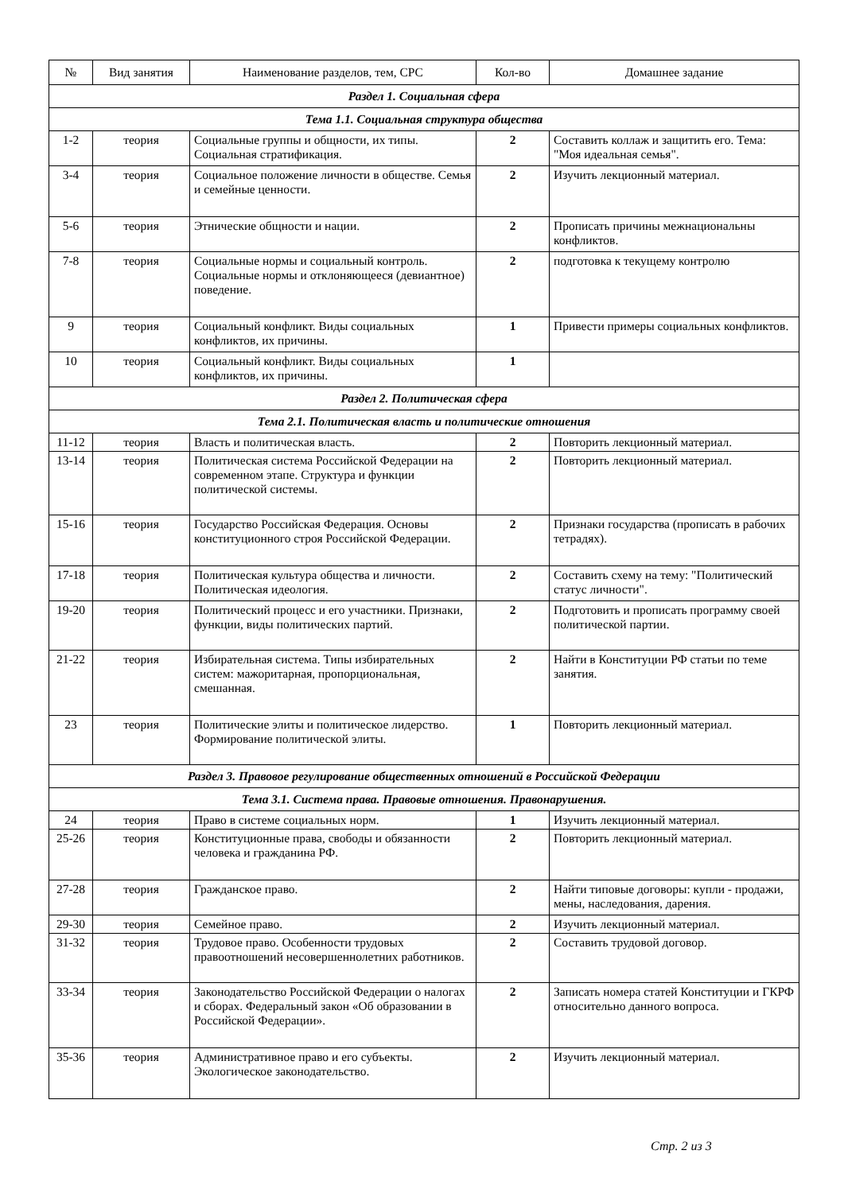| № | Вид занятия | Наименование разделов, тем, СРС | Кол-во | Домашнее задание |
| --- | --- | --- | --- | --- |
| Раздел 1. Социальная сфера | | | | |
| Тема 1.1. Социальная структура общества | | | | |
| 1-2 | теория | Социальные группы и общности, их типы. Социальная стратификация. | 2 | Составить коллаж и защитить его. Тема: "Моя идеальная семья". |
| 3-4 | теория | Социальное положение личности в обществе. Семья и семейные ценности. | 2 | Изучить лекционный материал. |
| 5-6 | теория | Этнические общности и нации. | 2 | Прописать причины межнациональны конфликтов. |
| 7-8 | теория | Социальные нормы и социальный контроль. Социальные нормы и отклоняющееся (девиантное) поведение. | 2 | подготовка к текущему контролю |
| 9 | теория | Социальный конфликт. Виды социальных конфликтов, их причины. | 1 | Привести примеры социальных конфликтов. |
| 10 | теория | Социальный конфликт. Виды социальных конфликтов, их причины. | 1 | |
| Раздел 2. Политическая сфера | | | | |
| Тема 2.1. Политическая власть и политические отношения | | | | |
| 11-12 | теория | Власть и политическая власть. | 2 | Повторить лекционный материал. |
| 13-14 | теория | Политическая система Российской Федерации на современном этапе. Структура и функции политической системы. | 2 | Повторить лекционный материал. |
| 15-16 | теория | Государство Российская Федерация. Основы конституционного строя Российской Федерации. | 2 | Признаки государства (прописать в рабочих тетрадях). |
| 17-18 | теория | Политическая культура общества и личности. Политическая идеология. | 2 | Составить схему на тему: "Политический статус личности". |
| 19-20 | теория | Политический процесс и его участники. Признаки, функции, виды политических партий. | 2 | Подготовить и прописать программу своей политической партии. |
| 21-22 | теория | Избирательная система. Типы избирательных систем: мажоритарная, пропорциональная, смешанная. | 2 | Найти в Конституции РФ статьи по теме занятия. |
| 23 | теория | Политические элиты и политическое лидерство. Формирование политической элиты. | 1 | Повторить лекционный материал. |
| Раздел 3. Правовое регулирование общественных отношений в Российской Федерации | | | | |
| Тема 3.1. Система права. Правовые отношения. Правонарушения. | | | | |
| 24 | теория | Право в системе социальных норм. | 1 | Изучить лекционный материал. |
| 25-26 | теория | Конституционные права, свободы и обязанности человека и гражданина РФ. | 2 | Повторить лекционный материал. |
| 27-28 | теория | Гражданское право. | 2 | Найти типовые договоры: купли - продажи, мены, наследования, дарения. |
| 29-30 | теория | Семейное право. | 2 | Изучить лекционный материал. |
| 31-32 | теория | Трудовое право. Особенности трудовых правоотношений несовершеннолетних работников. | 2 | Составить трудовой договор. |
| 33-34 | теория | Законодательство Российской Федерации о налогах и сборах. Федеральный закон «Об образовании в Российской Федерации». | 2 | Записать номера статей Конституции и ГКРФ относительно данного вопроса. |
| 35-36 | теория | Административное право и его субъекты. Экологическое законодательство. | 2 | Изучить лекционный материал. |
Стр. 2 из 3